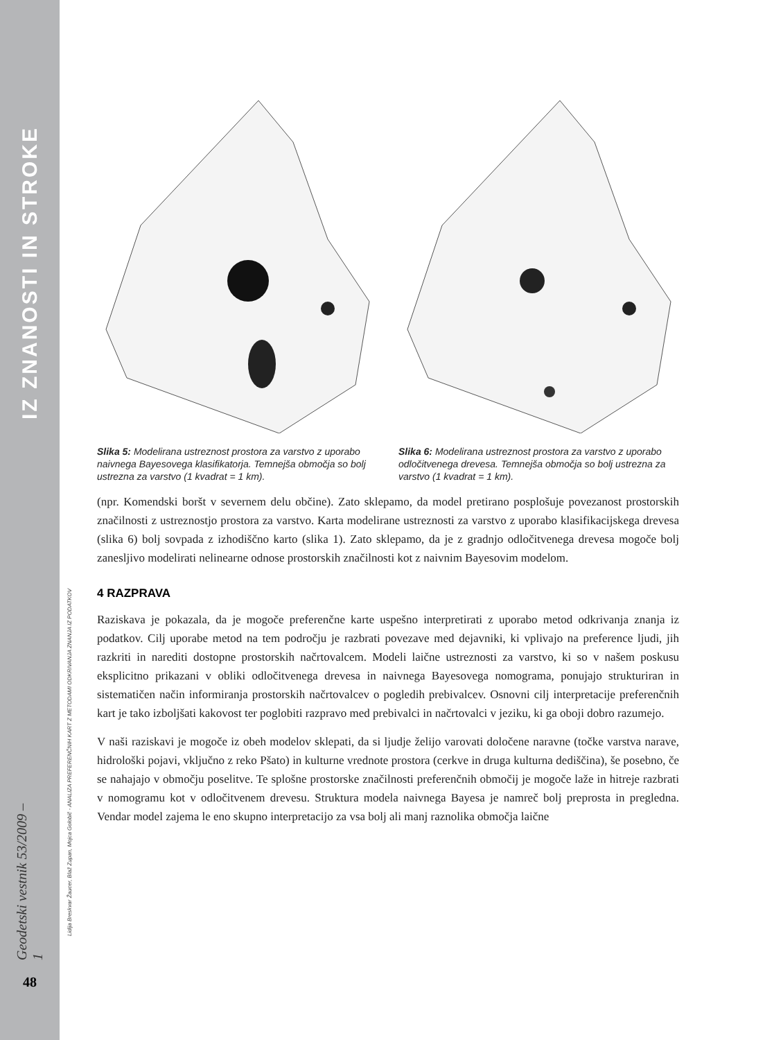IZ ZNANOSTI IN STROKE
Geodetski vestnik 53/2009 – 1
48
Lidija Breskvar Žaucer, Blaž Zupan, Mojca Golobič - ANALIZA PREFERENČNIH KART Z METODAMI ODKRIVANJA ZNANJA IZ PODATKOV
Slika 5: Modelirana ustreznost prostora za varstvo z uporabo naivnega Bayesovega klasifikatorja. Temnejša območja so bolj ustrezna za varstvo (1 kvadrat = 1 km).
Slika 6: Modelirana ustreznost prostora za varstvo z uporabo odločitvenega drevesa. Temnejša območja so bolj ustrezna za varstvo (1 kvadrat = 1 km).
(npr. Komendski boršt v severnem delu občine). Zato sklepamo, da model pretirano posplošuje povezanost prostorskih značilnosti z ustreznostjo prostora za varstvo. Karta modelirane ustreznosti za varstvo z uporabo klasifikacijskega drevesa (slika 6) bolj sovpada z izhodiščno karto (slika 1). Zato sklepamo, da je z gradnjo odločitvenega drevesa mogoče bolj zanesljivo modelirati nelinearne odnose prostorskih značilnosti kot z naivnim Bayesovim modelom.
4 RAZPRAVA
Raziskava je pokazala, da je mogoče preferenčne karte uspešno interpretirati z uporabo metod odkrivanja znanja iz podatkov. Cilj uporabe metod na tem področju je razbrati povezave med dejavniki, ki vplivajo na preference ljudi, jih razkriti in narediti dostopne prostorskih načrtovalcem. Modeli laične ustreznosti za varstvo, ki so v našem poskusu eksplicitno prikazani v obliki odločitvenega drevesa in naivnega Bayesovega nomograma, ponujajo strukturiran in sistematičen način informiranja prostorskih načrtovalcev o pogledih prebivalcev. Osnovni cilj interpretacije preferenčnih kart je tako izboljšati kakovost ter poglobiti razpravo med prebivalci in načrtovalci v jeziku, ki ga oboji dobro razumejo.
V naši raziskavi je mogoče iz obeh modelov sklepati, da si ljudje želijo varovati določene naravne (točke varstva narave, hidrološki pojavi, vključno z reko Pšato) in kulturne vrednote prostora (cerkve in druga kulturna dediščina), še posebno, če se nahajajo v območju poselitve. Te splošne prostorske značilnosti preferenčnih območij je mogoče laže in hitreje razbrati v nomogramu kot v odločitvenem drevesu. Struktura modela naivnega Bayesa je namreč bolj preprosta in pregledna. Vendar model zajema le eno skupno interpretacijo za vsa bolj ali manj raznolika območja laične